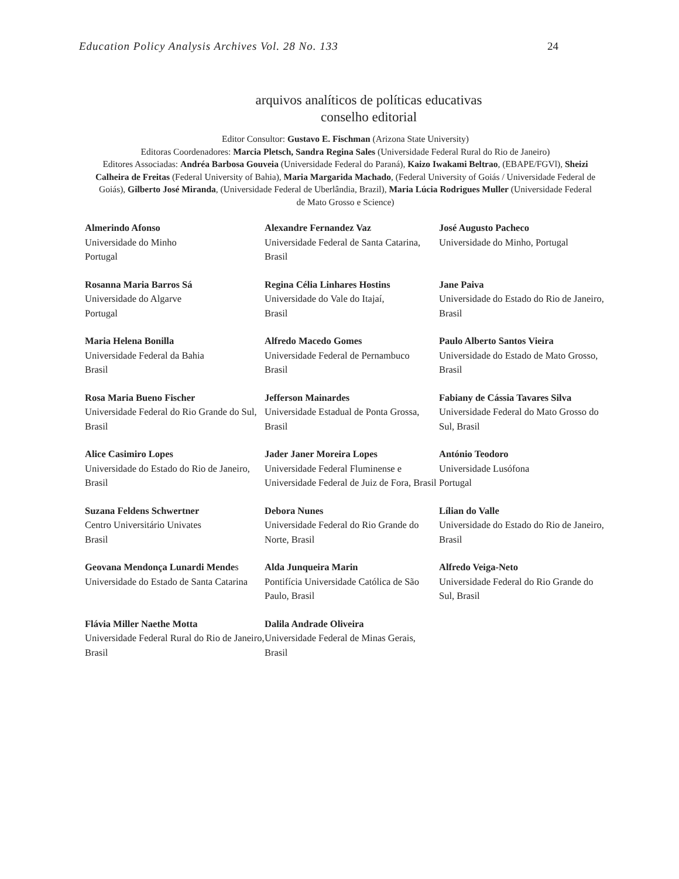Education Policy Analysis Archives Vol. 28 No. 133 24
arquivos analíticos de políticas educativas
conselho editorial
Editor Consultor: Gustavo E. Fischman (Arizona State University)
Editoras Coordenadores: Marcia Pletsch, Sandra Regina Sales (Universidade Federal Rural do Rio de Janeiro)
Editores Associadas: Andréa Barbosa Gouveia (Universidade Federal do Paraná), Kaizo Iwakami Beltrao, (EBAPE/FGVl), Sheizi Calheira de Freitas (Federal University of Bahia), Maria Margarida Machado, (Federal University of Goiás / Universidade Federal de Goiás), Gilberto José Miranda, (Universidade Federal de Uberlândia, Brazil), Maria Lúcia Rodrigues Muller (Universidade Federal de Mato Grosso e Science)
| Almerindo Afonso Universidade do Minho Portugal | Alexandre Fernandez Vaz Universidade Federal de Santa Catarina, Brasil | José Augusto Pacheco Universidade do Minho, Portugal |
| Rosanna Maria Barros Sá Universidade do Algarve Portugal | Regina Célia Linhares Hostins Universidade do Vale do Itajaí, Brasil | Jane Paiva Universidade do Estado do Rio de Janeiro, Brasil |
| Maria Helena Bonilla Universidade Federal da Bahia Brasil | Alfredo Macedo Gomes Universidade Federal de Pernambuco Brasil | Paulo Alberto Santos Vieira Universidade do Estado de Mato Grosso, Brasil |
| Rosa Maria Bueno Fischer Universidade Federal do Rio Grande do Sul, Brasil | Jefferson Mainardes Universidade Estadual de Ponta Grossa, Brasil | Fabiany de Cássia Tavares Silva Universidade Federal do Mato Grosso do Sul, Brasil |
| Alice Casimiro Lopes Universidade do Estado do Rio de Janeiro, Brasil | Jader Janer Moreira Lopes Universidade Federal Fluminense e Universidade Federal de Juiz de Fora, Brasil | António Teodoro Universidade Lusófona Portugal |
| Suzana Feldens Schwertner Centro Universitário Univates Brasil | Debora Nunes Universidade Federal do Rio Grande do Norte, Brasil | Lílian do Valle Universidade do Estado do Rio de Janeiro, Brasil |
| Geovana Mendonça Lunardi Mende s Universidade do Estado de Santa Catarina | Alda Junqueira Marin Pontifícia Universidade Católica de São Paulo, Brasil | Alfredo Veiga-Neto Universidade Federal do Rio Grande do Sul, Brasil |
| Flávia Miller Naethe Motta Universidade Federal Rural do Rio de Janeiro, Brasil | Dalila Andrade Oliveira Universidade Federal de Minas Gerais, Brasil | |